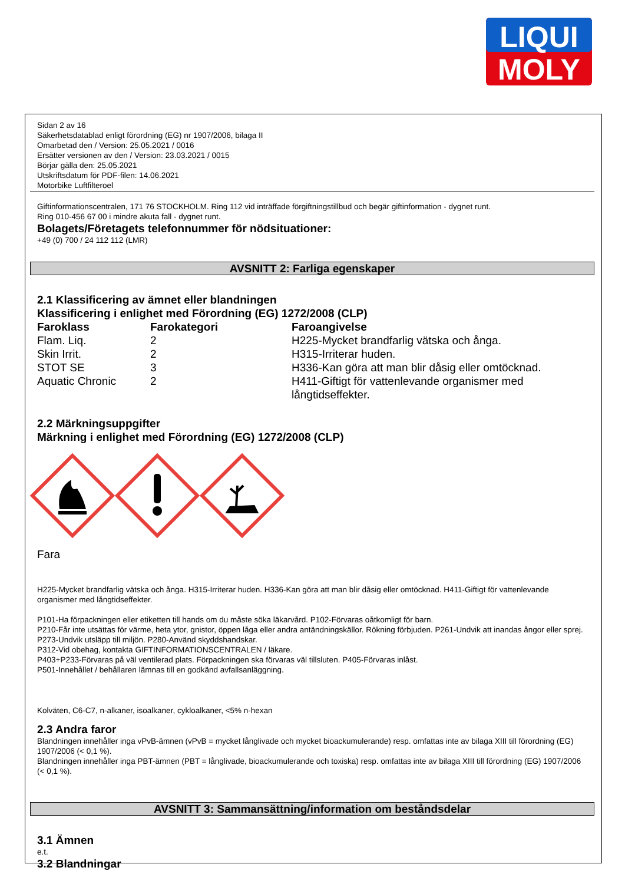LIQUI
MOLY
Sidan 2 av 16
Säkerhetsdatablad enligt förordning (EG) nr 1907/2006, bilaga II
Omarbetad den / Version: 25.05.2021 / 0016
Ersätter versionen av den / Version: 23.03.2021 / 0015
Börjar gälla den: 25.05.2021
Utskriftsdatum för PDF-filen: 14.06.2021
Motorbike Luftfilteroel
Giftinformationscentralen, 171 76 STOCKHOLM. Ring 112 vid inträffade förgiftningstillbud och begär giftinformation - dygnet runt.
Ring 010-456 67 00 i mindre akuta fall - dygnet runt.
Bolagets/Företagets telefonnummer för nödsituationer:
+49 (0) 700 / 24 112 112 (LMR)
AVSNITT 2: Farliga egenskaper
2.1 Klassificering av ämnet eller blandningen
Klassificering i enlighet med Förordning (EG) 1272/2008 (CLP)
| Faroklass | Farokategori | Faroangivelse |
| --- | --- | --- |
| Flam. Liq. | 2 | H225-Mycket brandfarlig vätska och ånga. |
| Skin Irrit. | 2 | H315-Irriterar huden. |
| STOT SE | 3 | H336-Kan göra att man blir dåsig eller omtöcknad. |
| Aquatic Chronic | 2 | H411-Giftigt för vattenlevande organismer med långtidseffekter. |
2.2 Märkningsuppgifter
Märkning i enlighet med Förordning (EG) 1272/2008 (CLP)
Fara
H225-Mycket brandfarlig vätska och ånga. H315-Irriterar huden. H336-Kan göra att man blir dåsig eller omtöcknad. H411-Giftigt för vattenlevande organismer med långtidseffekter.
P101-Ha förpackningen eller etiketten till hands om du måste söka läkarvård. P102-Förvaras oåtkomligt för barn.
P210-Får inte utsättas för värme, heta ytor, gnistor, öppen låga eller andra antändningskällor. Rökning förbjuden. P261-Undvik att inandas ångor eller sprej. P273-Undvik utsläpp till miljön. P280-Använd skyddshandskar.
P312-Vid obehag, kontakta GIFTINFORMATIONSCENTRALEN / läkare.
P403+P233-Förvaras på väl ventilerad plats. Förpackningen ska förvaras väl tillsluten. P405-Förvaras inlåst.
P501-Innehållet / behållaren lämnas till en godkänd avfallsanläggning.
Kolväten, C6-C7, n-alkaner, isoalkaner, cykloalkaner, <5% n-hexan
2.3 Andra faror
Blandningen innehåller inga vPvB-ämnen (vPvB = mycket långlivade och mycket bioackumulerande) resp. omfattas inte av bilaga XIII till förordning (EG) 1907/2006 (< 0,1 %).
Blandningen innehåller inga PBT-ämnen (PBT = långlivade, bioackumulerande och toxiska) resp. omfattas inte av bilaga XIII till förordning (EG) 1907/2006 (< 0,1 %).
AVSNITT 3: Sammansättning/information om beståndsdelar
3.1 Ämnen
e.t.
3.2 Blandningar